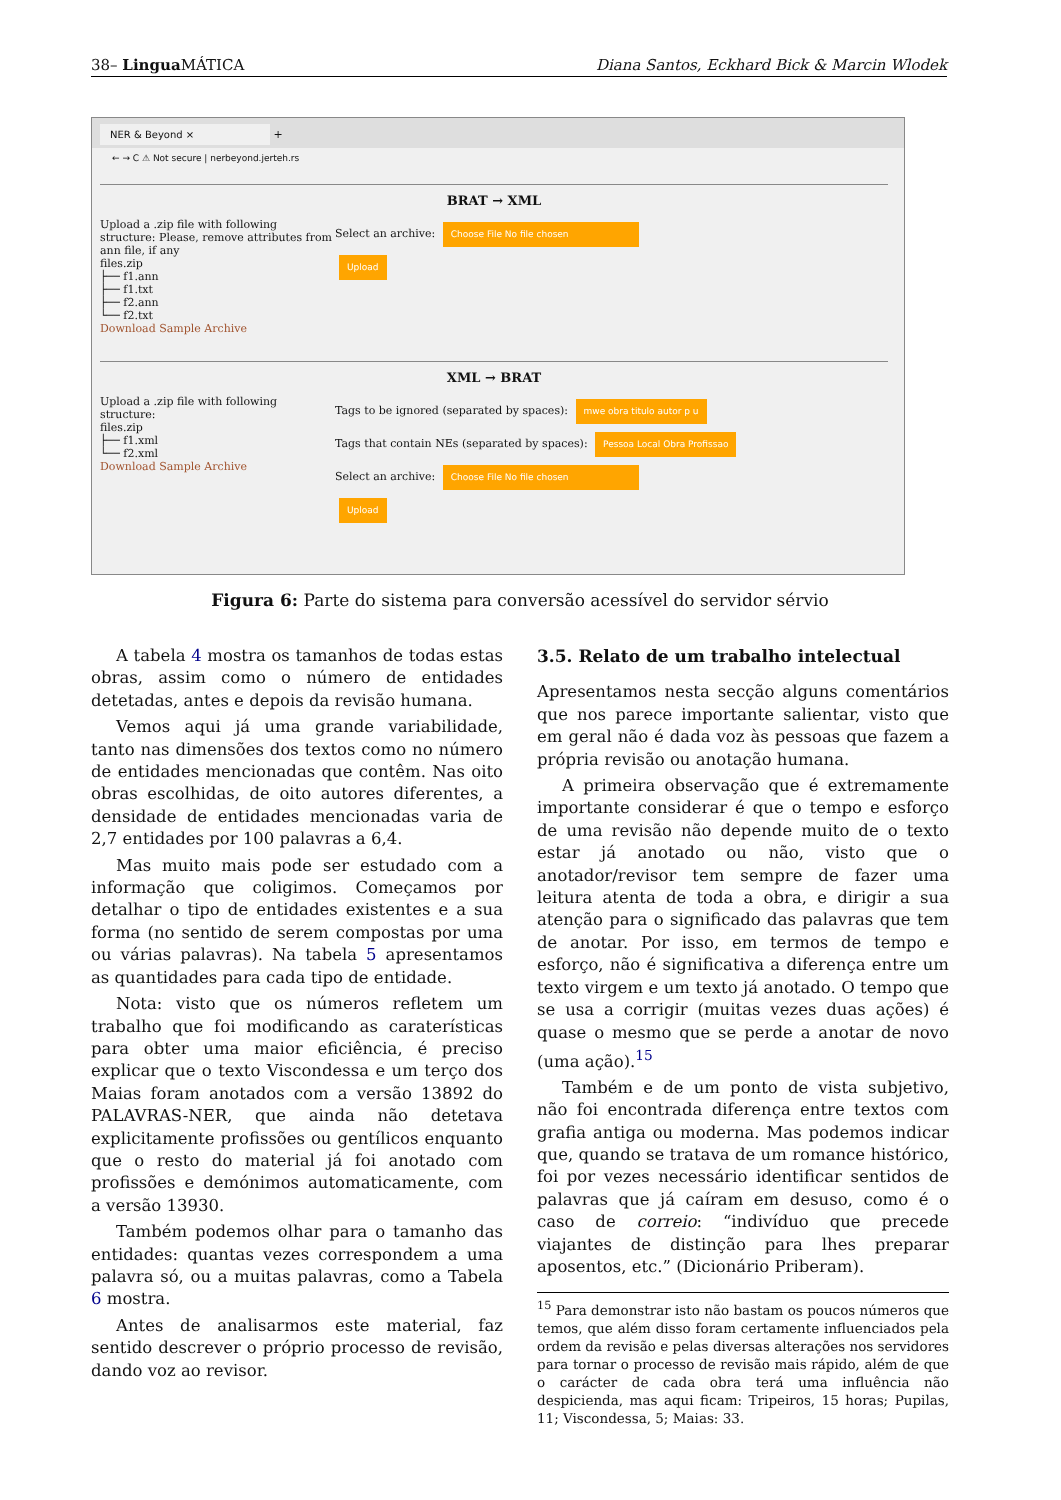38– Lingua MÁTICA Diana Santos, Eckhard Bick & Marcin Wlodek
NER & Beyond × +
← → C ⚠ Not secure | nerbeyond.jerteh.rs
BRAT → XML
Upload a .zip file with following structure: Please, remove attributes from ann file, if any
files.zip
├── f1.ann
├── f1.txt
├── f2.ann
└── f2.txt
Download Sample Archive
Select an archive: Choose File No file chosen
Upload
XML → BRAT
Upload a .zip file with following structure:
files.zip
├── f1.xml
└── f2.xml
Download Sample Archive
Tags to be ignored (separated by spaces): mwe obra titulo autor p u
Tags that contain NEs (separated by spaces): Pessoa Local Obra Profissao
Select an archive: Choose File No file chosen
Upload
Figura 6: Parte do sistema para conversão acessível do servidor sérvio
A tabela 4 mostra os tamanhos de todas estas obras, assim como o número de entidades detetadas, antes e depois da revisão humana.
Vemos aqui já uma grande variabilidade, tanto nas dimensões dos textos como no número de entidades mencionadas que contêm. Nas oito obras escolhidas, de oito autores diferentes, a densidade de entidades mencionadas varia de 2,7 entidades por 100 palavras a 6,4.
Mas muito mais pode ser estudado com a informação que coligimos. Começamos por detalhar o tipo de entidades existentes e a sua forma (no sentido de serem compostas por uma ou várias palavras). Na tabela 5 apresentamos as quantidades para cada tipo de entidade.
Nota: visto que os números refletem um trabalho que foi modificando as caraterísticas para obter uma maior eficiência, é preciso explicar que o texto Viscondessa e um terço dos Maias foram anotados com a versão 13892 do PALAVRAS-NER, que ainda não detetava explicitamente profissões ou gentílicos enquanto que o resto do material já foi anotado com profissões e demónimos automaticamente, com a versão 13930.
Também podemos olhar para o tamanho das entidades: quantas vezes correspondem a uma palavra só, ou a muitas palavras, como a Tabela 6 mostra.
Antes de analisarmos este material, faz sentido descrever o próprio processo de revisão, dando voz ao revisor.
3.5. Relato de um trabalho intelectual
Apresentamos nesta secção alguns comentários que nos parece importante salientar, visto que em geral não é dada voz às pessoas que fazem a própria revisão ou anotação humana.
A primeira observação que é extremamente importante considerar é que o tempo e esforço de uma revisão não depende muito de o texto estar já anotado ou não, visto que o anotador/revisor tem sempre de fazer uma leitura atenta de toda a obra, e dirigir a sua atenção para o significado das palavras que tem de anotar. Por isso, em termos de tempo e esforço, não é significativa a diferença entre um texto virgem e um texto já anotado. O tempo que se usa a corrigir (muitas vezes duas ações) é quase o mesmo que se perde a anotar de novo (uma ação).<sup>15</sup>
Também e de um ponto de vista subjetivo, não foi encontrada diferença entre textos com grafia antiga ou moderna. Mas podemos indicar que, quando se tratava de um romance histórico, foi por vezes necessário identificar sentidos de palavras que já caíram em desuso, como é o caso de correio: “indivíduo que precede viajantes de distinção para lhes preparar aposentos, etc.” (Dicionário Priberam).
<sup>15</sup> Para demonstrar isto não bastam os poucos números que temos, que além disso foram certamente influenciados pela ordem da revisão e pelas diversas alterações nos servidores para tornar o processo de revisão mais rápido, além de que o carácter de cada obra terá uma influência não despicienda, mas aqui ficam: Tripeiros, 15 horas; Pupilas, 11; Viscondessa, 5; Maias: 33.